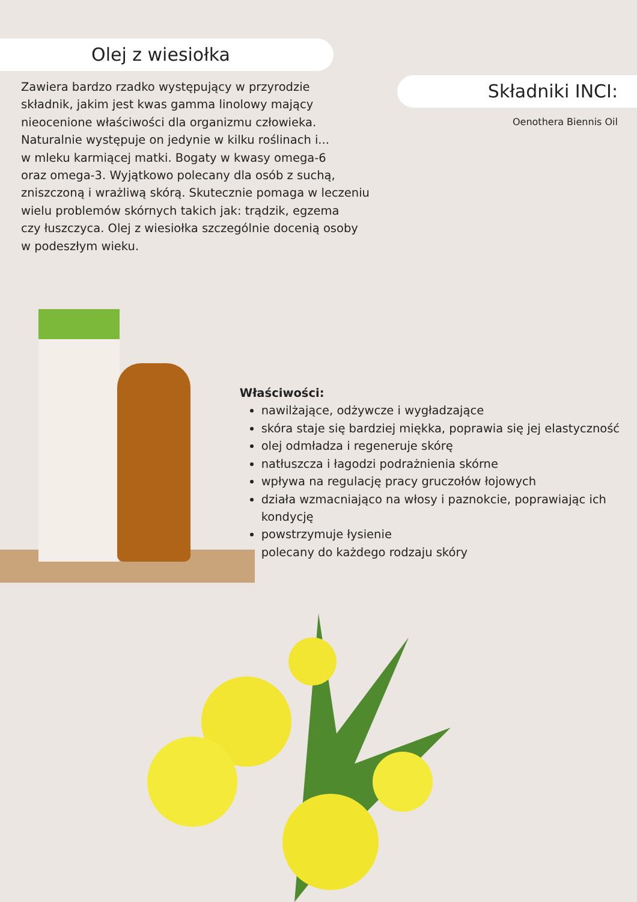Olej z wiesiołka
Zawiera bardzo rzadko występujący w przyrodzie
składnik, jakim jest kwas gamma linolowy mający
nieocenione właściwości dla organizmu człowieka.
Naturalnie występuje on jedynie w kilku roślinach i...
w mleku karmiącej matki. Bogaty w kwasy omega-6
oraz omega-3. Wyjątkowo polecany dla osób z suchą,
zniszczoną i wrażliwą skórą. Skutecznie pomaga w leczeniu
wielu problemów skórnych takich jak: trądzik, egzema
czy łuszczyca. Olej z wiesiołka szczególnie docenią osoby
w podeszłym wieku.
Składniki INCI:
Oenothera Biennis Oil
Właściwości:
nawilżające, odżywcze i wygładzające
skóra staje się bardziej miękka, poprawia się jej elastyczność
olej odmładza i regeneruje skórę
natłuszcza i łagodzi podrażnienia skórne
wpływa na regulację pracy gruczołów łojowych
działa wzmacniająco na włosy i paznokcie, poprawiając ich kondycję
powstrzymuje łysienie
polecany do każdego rodzaju skóry